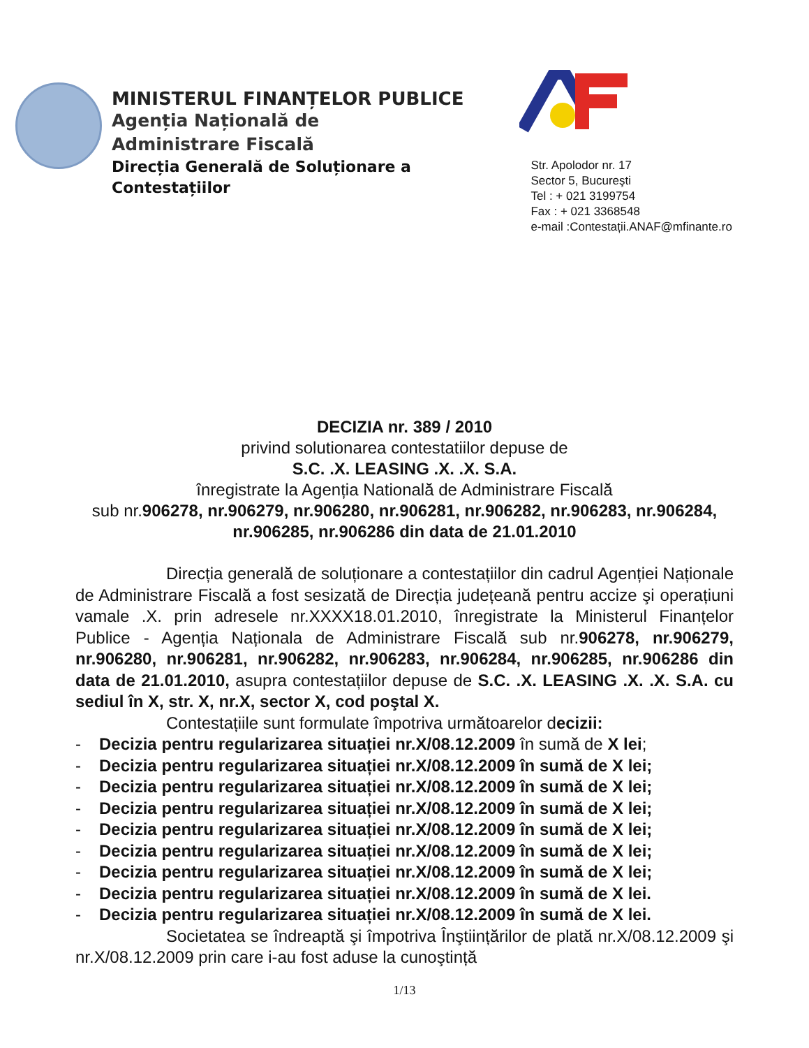MINISTERUL FINANȚELOR PUBLICE
Agenția Națională de
Administrare Fiscală
Direcția Generală de Soluționare a
Contestațiilor
Str. Apolodor nr. 17
Sector 5, Bucureşti
Tel : + 021 3199754
Fax : + 021 3368548
e-mail :Contestații.ANAF@mfinante.ro
DECIZIA nr. 389 / 2010
privind solutionarea contestatiilor depuse de
S.C. .X. LEASING .X. .X. S.A.
înregistrate la Agenția Natională de Administrare Fiscală
sub nr.906278, nr.906279, nr.906280, nr.906281, nr.906282, nr.906283, nr.906284, nr.906285, nr.906286 din data de 21.01.2010
Direcția generală de soluționare a contestațiilor din cadrul Agenției Naționale de Administrare Fiscală a fost sesizată de Direcția județeană pentru accize şi operațiuni vamale .X. prin adresele nr.XXXX18.01.2010, înregistrate la Ministerul Finanțelor Publice - Agenția Naționala de Administrare Fiscală sub nr.906278, nr.906279, nr.906280, nr.906281, nr.906282, nr.906283, nr.906284, nr.906285, nr.906286 din data de 21.01.2010, asupra contestațiilor depuse de S.C. .X. LEASING .X. .X. S.A. cu sediul în X, str. X, nr.X, sector X, cod poştal X.
Contestațiile sunt formulate împotriva următoarelor decizii:
- Decizia pentru regularizarea situației nr.X/08.12.2009 în sumă de X lei;
- Decizia pentru regularizarea situației nr.X/08.12.2009 în sumă de X lei;
- Decizia pentru regularizarea situației nr.X/08.12.2009 în sumă de X lei;
- Decizia pentru regularizarea situației nr.X/08.12.2009 în sumă de X lei;
- Decizia pentru regularizarea situației nr.X/08.12.2009 în sumă de X lei;
- Decizia pentru regularizarea situației nr.X/08.12.2009 în sumă de X lei;
- Decizia pentru regularizarea situației nr.X/08.12.2009 în sumă de X lei;
- Decizia pentru regularizarea situației nr.X/08.12.2009 în sumă de X lei.
- Decizia pentru regularizarea situației nr.X/08.12.2009 în sumă de X lei.
Societatea se îndreaptă şi împotriva Înştiințărilor de plată nr.X/08.12.2009 şi nr.X/08.12.2009 prin care i-au fost aduse la cunoştință
1/13